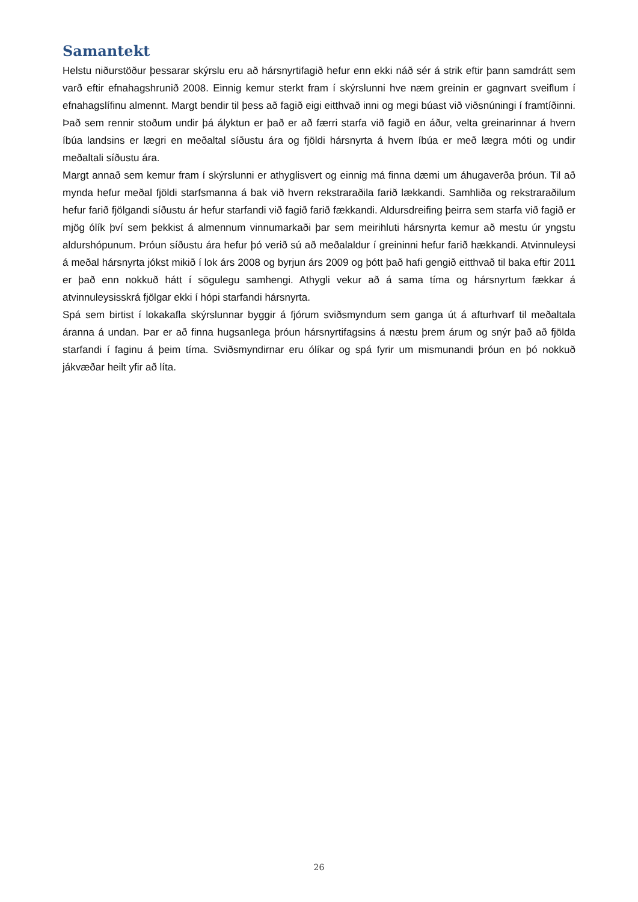Samantekt
Helstu niðurstöður þessarar skýrslu eru að hársnyrtifagið hefur enn ekki náð sér á strik eftir þann samdrátt sem varð eftir efnahagshrunið 2008. Einnig kemur sterkt fram í skýrslunni hve næm greinin er gagnvart sveiflum í efnahagslífinu almennt. Margt bendir til þess að fagið eigi eitthvað inni og megi búast við viðsnúningi í framtíðinni. Það sem rennir stoðum undir þá ályktun er það er að færri starfa við fagið en áður, velta greinarinnar á hvern íbúa landsins er lægri en meðaltal síðustu ára og fjöldi hársnyrta á hvern íbúa er með lægra móti og undir meðaltali síðustu ára.
Margt annað sem kemur fram í skýrslunni er athyglisvert og einnig má finna dæmi um áhugaverða þróun. Til að mynda hefur meðal fjöldi starfsmanna á bak við hvern rekstraraðila farið lækkandi. Samhliða og rekstraraðilum hefur farið fjölgandi síðustu ár hefur starfandi við fagið farið fækkandi. Aldursdreifing þeirra sem starfa við fagið er mjög ólík því sem þekkist á almennum vinnumarkaði þar sem meirihluti hársnyrta kemur að mestu úr yngstu aldurshópunum. Þróun síðustu ára hefur þó verið sú að meðalaldur í greininni hefur farið hækkandi. Atvinnuleysi á meðal hársnyrta jókst mikið í lok árs 2008 og byrjun árs 2009 og þótt það hafi gengið eitthvað til baka eftir 2011 er það enn nokkuð hátt í sögulegu samhengi. Athygli vekur að á sama tíma og hársnyrtum fækkar á atvinnuleysisskrá fjölgar ekki í hópi starfandi hársnyrta.
Spá sem birtist í lokakafla skýrslunnar byggir á fjórum sviðsmyndum sem ganga út á afturhvarf til meðaltala áranna á undan. Þar er að finna hugsanlega þróun hársnyrtifagsins á næstu þrem árum og snýr það að fjölda starfandi í faginu á þeim tíma. Sviðsmyndirnar eru ólíkar og spá fyrir um mismunandi þróun en þó nokkuð jákvæðar heilt yfir að líta.
26